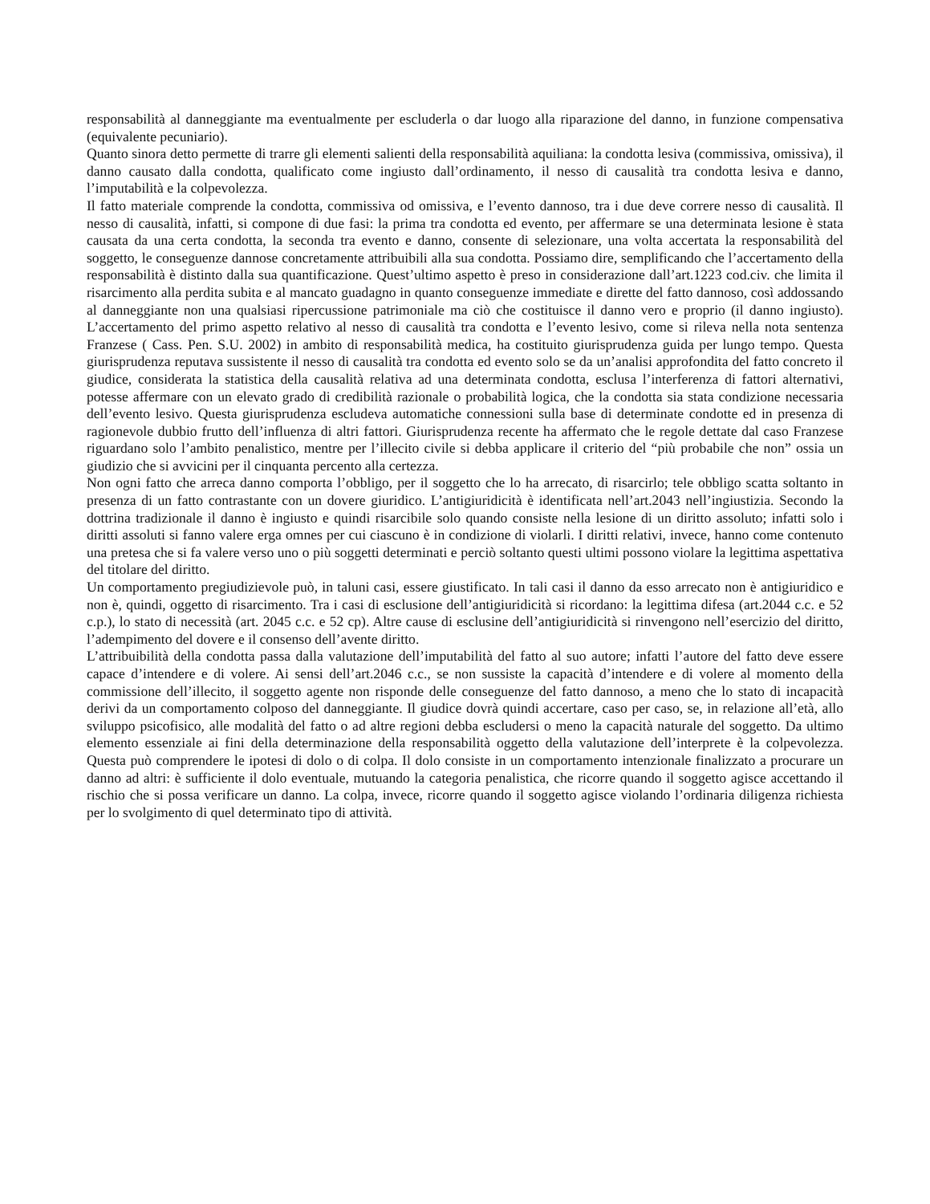responsabilità al danneggiante ma eventualmente per escluderla o dar luogo alla riparazione del danno, in funzione compensativa (equivalente pecuniario).
Quanto sinora detto permette di trarre gli elementi salienti della responsabilità aquiliana: la condotta lesiva (commissiva, omissiva), il danno causato dalla condotta, qualificato come ingiusto dall’ordinamento, il nesso di causalità tra condotta lesiva e danno, l’imputabilità e la colpevolezza.
Il fatto materiale comprende la condotta, commissiva od omissiva, e l’evento dannoso, tra i due deve correre nesso di causalità. Il nesso di causalità, infatti, si compone di due fasi: la prima tra condotta ed evento, per affermare se una determinata lesione è stata causata da una certa condotta, la seconda tra evento e danno, consente di selezionare, una volta accertata la responsabilità del soggetto, le conseguenze dannose concretamente attribuibili alla sua condotta. Possiamo dire, semplificando che l’accertamento della responsabilità è distinto dalla sua quantificazione. Quest’ultimo aspetto è preso in considerazione dall’art.1223 cod.civ. che limita il risarcimento alla perdita subita e al mancato guadagno in quanto conseguenze immediate e dirette del fatto dannoso, così addossando al danneggiante non una qualsiasi ripercussione patrimoniale ma ciò che costituisce il danno vero e proprio (il danno ingiusto). L’accertamento del primo aspetto relativo al nesso di causalità tra condotta e l’evento lesivo, come si rileva nella nota sentenza Franzese ( Cass. Pen. S.U. 2002) in ambito di responsabilità medica, ha costituito giurisprudenza guida per lungo tempo. Questa giurisprudenza reputava sussistente il nesso di causalità tra condotta ed evento solo se da un’analisi approfondita del fatto concreto il giudice, considerata la statistica della causalità relativa ad una determinata condotta, esclusa l’interferenza di fattori alternativi, potesse affermare con un elevato grado di credibilità razionale o probabilità logica, che la condotta sia stata condizione necessaria dell’evento lesivo. Questa giurisprudenza escludeva automatiche connessioni sulla base di determinate condotte ed in presenza di ragionevole dubbio frutto dell’influenza di altri fattori. Giurisprudenza recente ha affermato che le regole dettate dal caso Franzese riguardano solo l’ambito penalistico, mentre per l’illecito civile si debba applicare il criterio del “più probabile che non” ossia un giudizio che si avvicini per il cinquanta percento alla certezza.
Non ogni fatto che arreca danno comporta l’obbligo, per il soggetto che lo ha arrecato, di risarcirlo; tele obbligo scatta soltanto in presenza di un fatto contrastante con un dovere giuridico. L’antigiuridicità è identificata nell’art.2043 nell’ingiustizia. Secondo la dottrina tradizionale il danno è ingiusto e quindi risarcibile solo quando consiste nella lesione di un diritto assoluto; infatti solo i diritti assoluti si fanno valere erga omnes per cui ciascuno è in condizione di violarli. I diritti relativi, invece, hanno come contenuto una pretesa che si fa valere verso uno o più soggetti determinati e perciò soltanto questi ultimi possono violare la legittima aspettativa del titolare del diritto.
Un comportamento pregiudizievole può, in taluni casi, essere giustificato. In tali casi il danno da esso arrecato non è antigiuridico e non è, quindi, oggetto di risarcimento. Tra i casi di esclusione dell’antigiuridicità si ricordano: la legittima difesa (art.2044 c.c. e 52 c.p.), lo stato di necessità (art. 2045 c.c. e 52 cp). Altre cause di esclusine dell’antigiuridicità si rinvengono nell’esercizio del diritto, l’adempimento del dovere e il consenso dell’avente diritto.
L’attribuibilità della condotta passa dalla valutazione dell’imputabilità del fatto al suo autore; infatti l’autore del fatto deve essere capace d’intendere e di volere. Ai sensi dell’art.2046 c.c., se non sussiste la capacità d’intendere e di volere al momento della commissione dell’illecito, il soggetto agente non risponde delle conseguenze del fatto dannoso, a meno che lo stato di incapacità derivi da un comportamento colposo del danneggiante. Il giudice dovrà quindi accertare, caso per caso, se, in relazione all’età, allo sviluppo psicofisico, alle modalità del fatto o ad altre regioni debba escludersi o meno la capacità naturale del soggetto. Da ultimo elemento essenziale ai fini della determinazione della responsabilità oggetto della valutazione dell’interprete è la colpevolezza. Questa può comprendere le ipotesi di dolo o di colpa. Il dolo consiste in un comportamento intenzionale finalizzato a procurare un danno ad altri: è sufficiente il dolo eventuale, mutuando la categoria penalistica, che ricorre quando il soggetto agisce accettando il rischio che si possa verificare un danno. La colpa, invece, ricorre quando il soggetto agisce violando l’ordinaria diligenza richiesta per lo svolgimento di quel determinato tipo di attività.